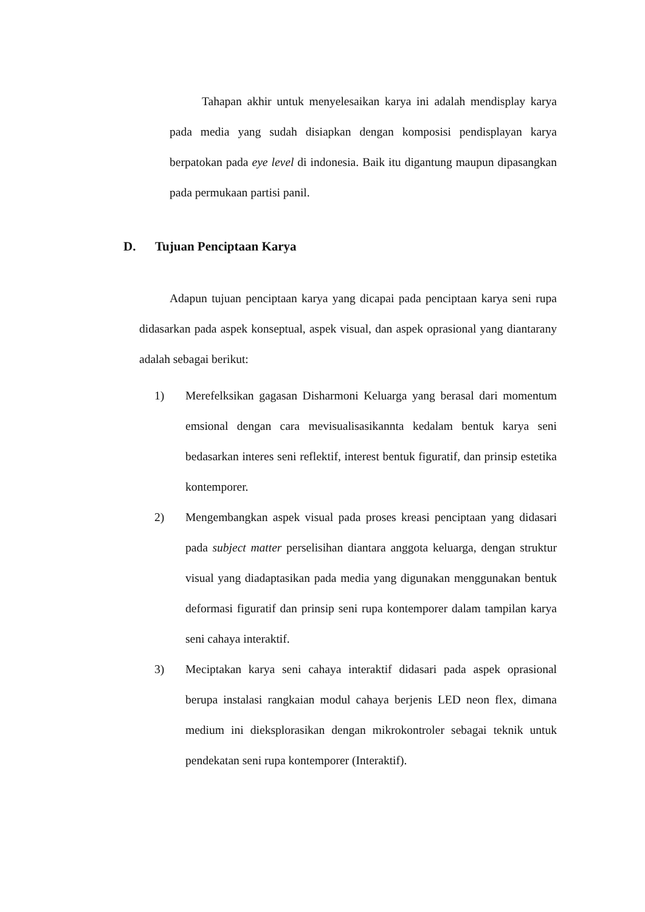Tahapan akhir untuk menyelesaikan karya ini adalah mendisplay karya pada media yang sudah disiapkan dengan komposisi pendisplayan karya berpatokan pada eye level di indonesia. Baik itu digantung maupun dipasangkan pada permukaan partisi panil.
D. Tujuan Penciptaan Karya
Adapun tujuan penciptaan karya yang dicapai pada penciptaan karya seni rupa didasarkan pada aspek konseptual, aspek visual, dan aspek oprasional yang diantarany adalah sebagai berikut:
1) Merefelksikan gagasan Disharmoni Keluarga yang berasal dari momentum emsional dengan cara mevisualisasikannta kedalam bentuk karya seni bedasarkan interes seni reflektif, interest bentuk figuratif, dan prinsip estetika kontemporer.
2) Mengembangkan aspek visual pada proses kreasi penciptaan yang didasari pada subject matter perselisihan diantara anggota keluarga, dengan struktur visual yang diadaptasikan pada media yang digunakan menggunakan bentuk deformasi figuratif dan prinsip seni rupa kontemporer dalam tampilan karya seni cahaya interaktif.
3) Meciptakan karya seni cahaya interaktif didasari pada aspek oprasional berupa instalasi rangkaian modul cahaya berjenis LED neon flex, dimana medium ini dieksplorasikan dengan mikrokontroler sebagai teknik untuk pendekatan seni rupa kontemporer (Interaktif).